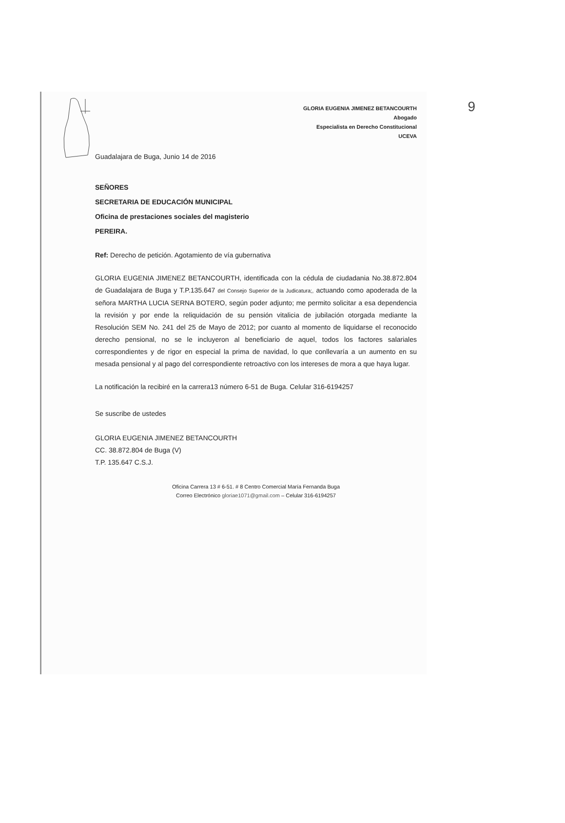9
GLORIA EUGENIA JIMENEZ BETANCOURTH
Abogado
Especialista en Derecho Constitucional
UCEVA
Guadalajara de Buga, Junio 14 de 2016
SEÑORES
SECRETARIA DE EDUCACIÓN MUNICIPAL
Oficina de prestaciones sociales del magisterio
PEREIRA.
Ref: Derecho de petición. Agotamiento de vía gubernativa
GLORIA EUGENIA JIMENEZ BETANCOURTH, identificada con la cédula de ciudadania No.38.872.804 de Guadalajara de Buga y T.P.135.647 del Consejo Superior de la Judicatura;, actuando como apoderada de la señora MARTHA LUCIA SERNA BOTERO, según poder adjunto; me permito solicitar a esa dependencia la revisión y por ende la reliquidación de su pensión vitalicia de jubilación otorgada mediante la Resolución SEM No. 241 del 25 de Mayo de 2012; por cuanto al momento de liquidarse el reconocido derecho pensional, no se le incluyeron al beneficiario de aquel, todos los factores salariales correspondientes y de rigor en especial la prima de navidad, lo que conllevaría a un aumento en su mesada pensional y al pago del correspondiente retroactivo con los intereses de mora a que haya lugar.
La notificación la recibiré en la carrera13 número 6-51 de Buga. Celular 316-6194257
Se suscribe de ustedes
GLORIA EUGENIA JIMENEZ BETANCOURTH
CC. 38.872.804 de Buga (V)
T.P. 135.647 C.S.J.
Oficina Carrera 13 # 6-51. # 8 Centro Comercial María Fernanda Buga
Correo Electrónico gloriae1071@gmail.com – Celular 316-6194257